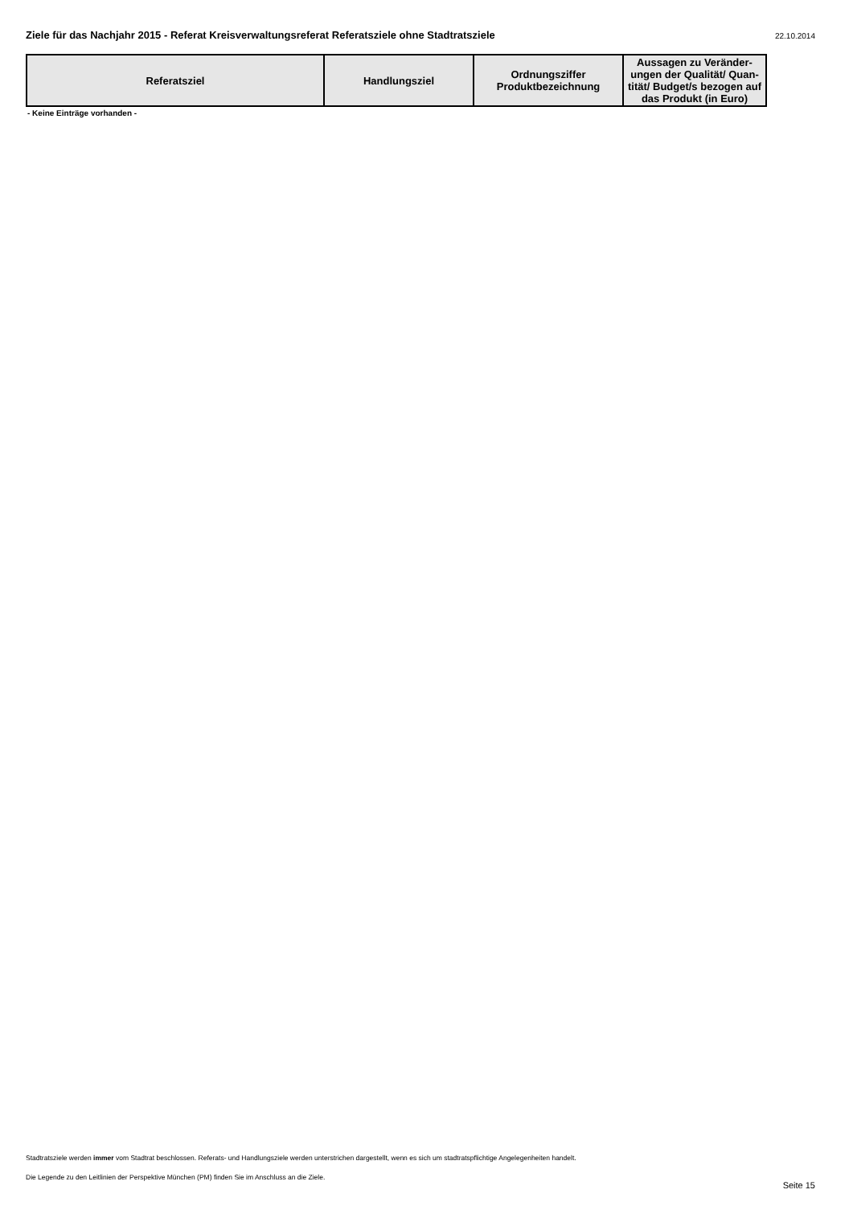Ziele für das Nachjahr 2015 - Referat Kreisverwaltungsreferat Referatsziele ohne Stadtratsziele
22.10.2014
| Referatsziel | Handlungsziel | Ordnungsziffer Produktbezeichnung | Aussagen zu Veränder-ungen der Qualität/ Quan-tität/ Budget/s bezogen auf das Produkt (in Euro) |
| --- | --- | --- | --- |
- Keine Einträge vorhanden -
Stadtratsziele werden immer vom Stadtrat beschlossen. Referats- und Handlungsziele werden unterstrichen dargestellt, wenn es sich um stadtratspflichtige Angelegenheiten handelt.
Die Legende zu den Leitlinien der Perspektive München (PM) finden Sie im Anschluss an die Ziele.
Seite 15